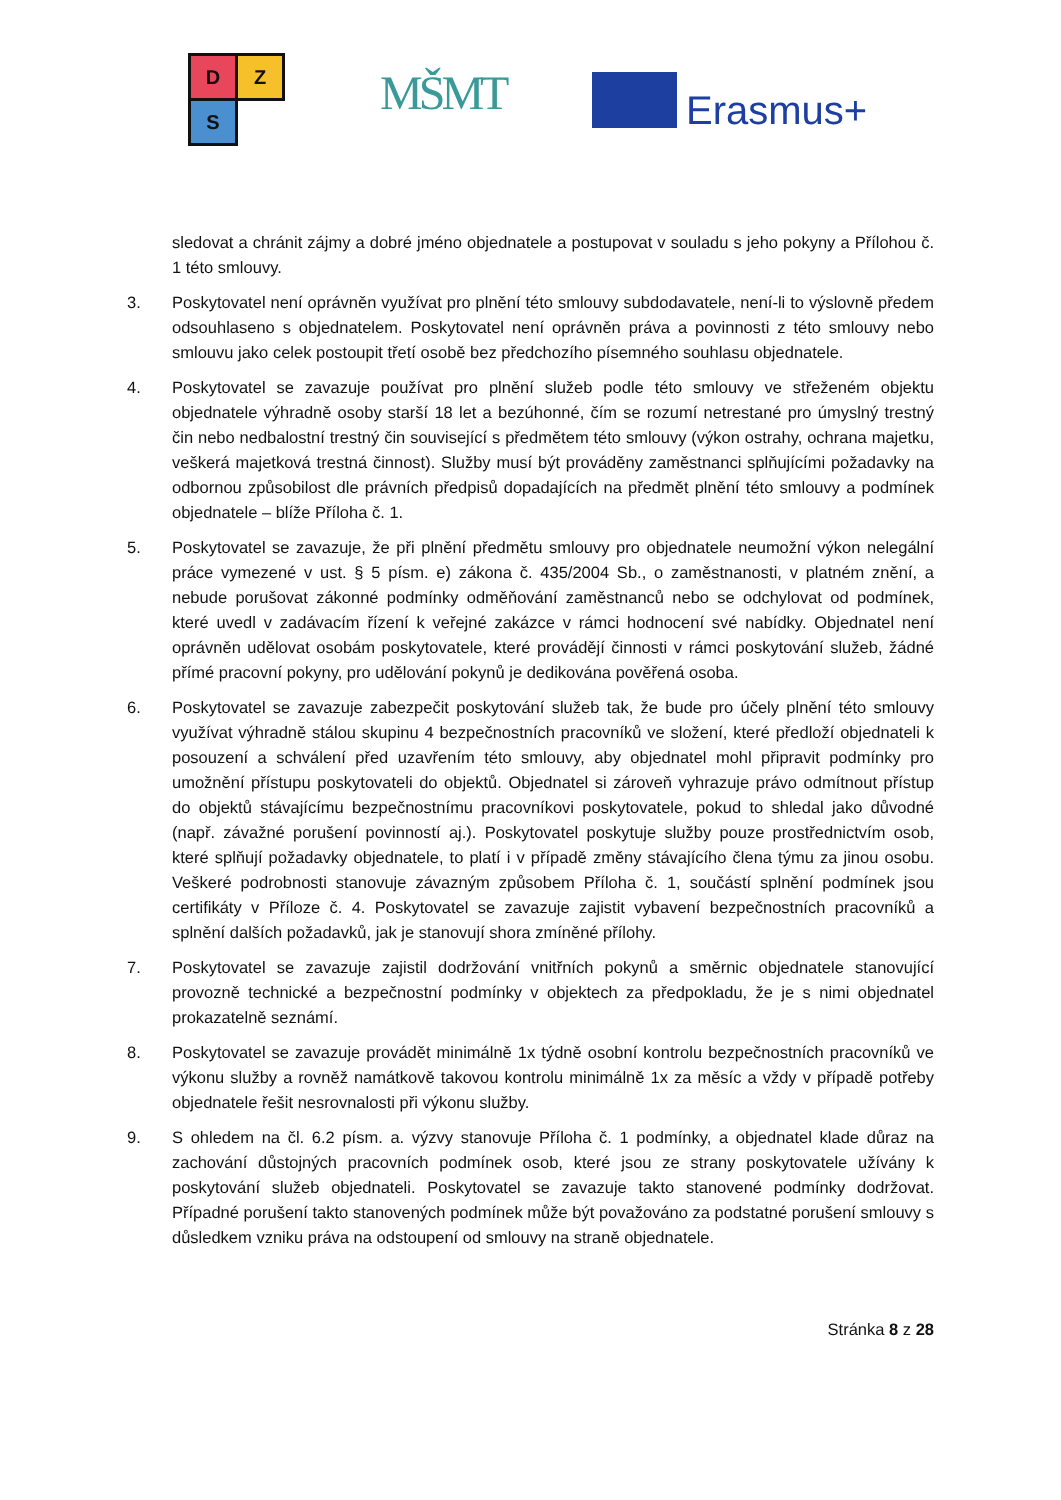D Z
S
MŠMT Erasmus+
sledovat a chránit zájmy a dobré jméno objednatele a postupovat v souladu s jeho pokyny a Přílohou č. 1 této smlouvy.
3. Poskytovatel není oprávněn využívat pro plnění této smlouvy subdodavatele, není-li to výslovně předem odsouhlaseno s objednatelem. Poskytovatel není oprávněn práva a povinnosti z této smlouvy nebo smlouvu jako celek postoupit třetí osobě bez předchozího písemného souhlasu objednatele.
4. Poskytovatel se zavazuje používat pro plnění služeb podle této smlouvy ve střeženém objektu objednatele výhradně osoby starší 18 let a bezúhonné, čím se rozumí netrestané pro úmyslný trestný čin nebo nedbalostní trestný čin související s předmětem této smlouvy (výkon ostrahy, ochrana majetku, veškerá majetková trestná činnost). Služby musí být prováděny zaměstnanci splňujícími požadavky na odbornou způsobilost dle právních předpisů dopadajících na předmět plnění této smlouvy a podmínek objednatele – blíže Příloha č. 1.
5. Poskytovatel se zavazuje, že při plnění předmětu smlouvy pro objednatele neumožní výkon nelegální práce vymezené v ust. § 5 písm. e) zákona č. 435/2004 Sb., o zaměstnanosti, v platném znění, a nebude porušovat zákonné podmínky odměňování zaměstnanců nebo se odchylovat od podmínek, které uvedl v zadávacím řízení k veřejné zakázce v rámci hodnocení své nabídky. Objednatel není oprávněn udělovat osobám poskytovatele, které provádějí činnosti v rámci poskytování služeb, žádné přímé pracovní pokyny, pro udělování pokynů je dedikována pověřená osoba.
6. Poskytovatel se zavazuje zabezpečit poskytování služeb tak, že bude pro účely plnění této smlouvy využívat výhradně stálou skupinu 4 bezpečnostních pracovníků ve složení, které předloží objednateli k posouzení a schválení před uzavřením této smlouvy, aby objednatel mohl připravit podmínky pro umožnění přístupu poskytovateli do objektů. Objednatel si zároveň vyhrazuje právo odmítnout přístup do objektů stávajícímu bezpečnostnímu pracovníkovi poskytovatele, pokud to shledal jako důvodné (např. závažné porušení povinností aj.). Poskytovatel poskytuje služby pouze prostřednictvím osob, které splňují požadavky objednatele, to platí i v případě změny stávajícího člena týmu za jinou osobu. Veškeré podrobnosti stanovuje závazným způsobem Příloha č. 1, součástí splnění podmínek jsou certifikáty v Příloze č. 4. Poskytovatel se zavazuje zajistit vybavení bezpečnostních pracovníků a splnění dalších požadavků, jak je stanovují shora zmíněné přílohy.
7. Poskytovatel se zavazuje zajistil dodržování vnitřních pokynů a směrnic objednatele stanovující provozně technické a bezpečnostní podmínky v objektech za předpokladu, že je s nimi objednatel prokazatelně seznámí.
8. Poskytovatel se zavazuje provádět minimálně 1x týdně osobní kontrolu bezpečnostních pracovníků ve výkonu služby a rovněž namátkově takovou kontrolu minimálně 1x za měsíc a vždy v případě potřeby objednatele řešit nesrovnalosti při výkonu služby.
9. S ohledem na čl. 6.2 písm. a. výzvy stanovuje Příloha č. 1 podmínky, a objednatel klade důraz na zachování důstojných pracovních podmínek osob, které jsou ze strany poskytovatele užívány k poskytování služeb objednateli. Poskytovatel se zavazuje takto stanovené podmínky dodržovat. Případné porušení takto stanovených podmínek může být považováno za podstatné porušení smlouvy s důsledkem vzniku práva na odstoupení od smlouvy na straně objednatele.
Stránka 8 z 28